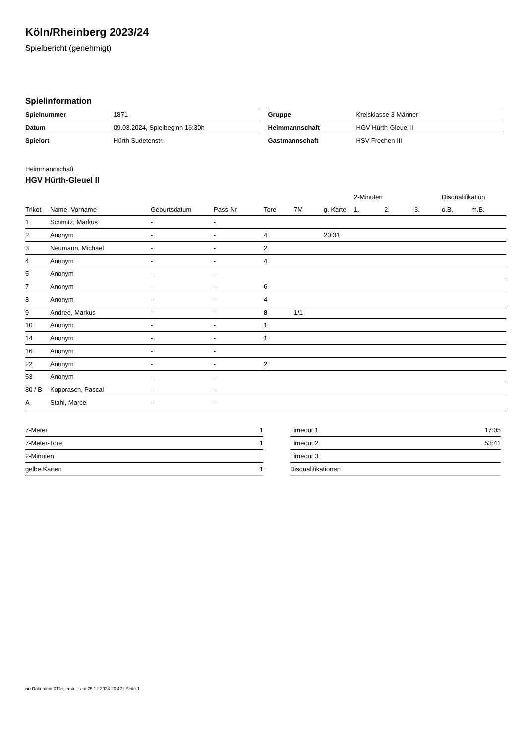Köln/Rheinberg 2023/24
Spielbericht (genehmigt)
Spielinformation
| Spielnummer | 1871 |
| Datum | 09.03.2024, Spielbeginn 16:30h |
| Spielort | Hürth Sudetenstr. |
| Gruppe | Kreisklasse 3 Männer |
| Heimmannschaft | HGV Hürth-Gleuel II |
| Gastmannschaft | HSV Frechen III |
Heimmannschaft
HGV Hürth-Gleuel II
| | | | | | | | 2-Minuten | | | Disqualifikation | |
| --- | --- | --- | --- | --- | --- | --- | --- | --- | --- | --- | --- |
| Trikot | Name, Vorname | Geburtsdatum | Pass-Nr | Tore | 7M | g. Karte | 1. | 2. | 3. | o.B. | m.B. |
| 1 | Schmitz, Markus | - | - | | | | | | | | |
| 2 | Anonym | - | - | 4 | | 20:31 | | | | | |
| 3 | Neumann, Michael | - | - | 2 | | | | | | | |
| 4 | Anonym | - | - | 4 | | | | | | | |
| 5 | Anonym | - | - | | | | | | | | |
| 7 | Anonym | - | - | 6 | | | | | | | |
| 8 | Anonym | - | - | 4 | | | | | | | |
| 9 | Andree, Markus | - | - | 8 | 1/1 | | | | | | |
| 10 | Anonym | - | - | 1 | | | | | | | |
| 14 | Anonym | - | - | 1 | | | | | | | |
| 16 | Anonym | - | - | | | | | | | | |
| 22 | Anonym | - | - | 2 | | | | | | | |
| 53 | Anonym | - | - | | | | | | | | |
| 80 / B | Kopprasch, Pascal | - | - | | | | | | | | |
| A | Stahl, Marcel | - | - | | | | | | | | |
| 7-Meter | 1 |
| 7-Meter-Tore | 1 |
| 2-Minuten | |
| gelbe Karten | 1 |
| Timeout 1 | 17:05 |
| Timeout 2 | 53:41 |
| Timeout 3 | |
| Disqualifikationen | |
nu.Dokument 011e, erstellt am 25.12.2024 20:42 | Seite 1